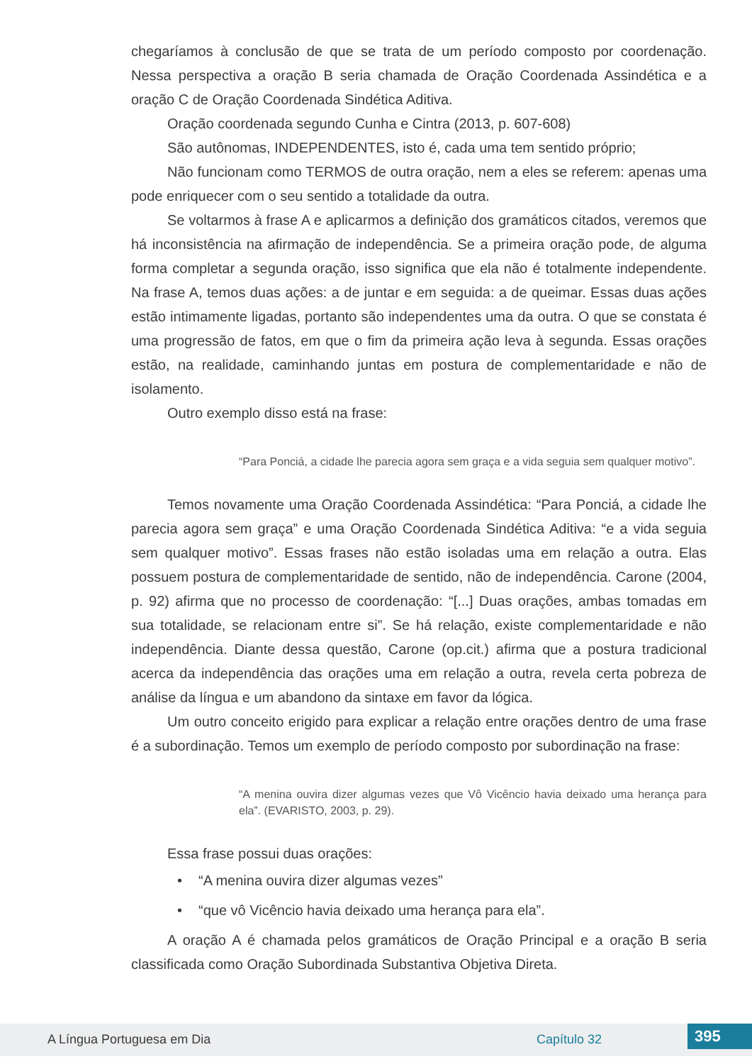chegaríamos à conclusão de que se trata de um período composto por coordenação. Nessa perspectiva a oração B seria chamada de Oração Coordenada Assindética e a oração C de Oração Coordenada Sindética Aditiva.
Oração coordenada segundo Cunha e Cintra (2013, p. 607-608)
São autônomas, INDEPENDENTES, isto é, cada uma tem sentido próprio;
Não funcionam como TERMOS de outra oração, nem a eles se referem: apenas uma pode enriquecer com o seu sentido a totalidade da outra.
Se voltarmos à frase A e aplicarmos a definição dos gramáticos citados, veremos que há inconsistência na afirmação de independência. Se a primeira oração pode, de alguma forma completar a segunda oração, isso significa que ela não é totalmente independente. Na frase A, temos duas ações: a de juntar e em seguida: a de queimar. Essas duas ações estão intimamente ligadas, portanto são independentes uma da outra. O que se constata é uma progressão de fatos, em que o fim da primeira ação leva à segunda. Essas orações estão, na realidade, caminhando juntas em postura de complementaridade e não de isolamento.
Outro exemplo disso está na frase:
“Para Ponciá, a cidade lhe parecia agora sem graça e a vida seguia sem qualquer motivo”.
Temos novamente uma Oração Coordenada Assindética: “Para Ponciá, a cidade lhe parecia agora sem graça” e uma Oração Coordenada Sindética Aditiva: “e a vida seguia sem qualquer motivo”. Essas frases não estão isoladas uma em relação a outra. Elas possuem postura de complementaridade de sentido, não de independência. Carone (2004, p. 92) afirma que no processo de coordenação: “[...] Duas orações, ambas tomadas em sua totalidade, se relacionam entre si”. Se há relação, existe complementaridade e não independência. Diante dessa questão, Carone (op.cit.) afirma que a postura tradicional acerca da independência das orações uma em relação a outra, revela certa pobreza de análise da língua e um abandono da sintaxe em favor da lógica.
Um outro conceito erigido para explicar a relação entre orações dentro de uma frase é a subordinação. Temos um exemplo de período composto por subordinação na frase:
“A menina ouvira dizer algumas vezes que Vô Vicêncio havia deixado uma herança para ela”. (EVARISTO, 2003, p. 29).
Essa frase possui duas orações:
• “A menina ouvira dizer algumas vezes”
• “que vô Vicêncio havia deixado uma herança para ela”.
A oração A é chamada pelos gramáticos de Oração Principal e a oração B seria classificada como Oração Subordinada Substantiva Objetiva Direta.
A Língua Portuguesa em Dia Capítulo 32 395